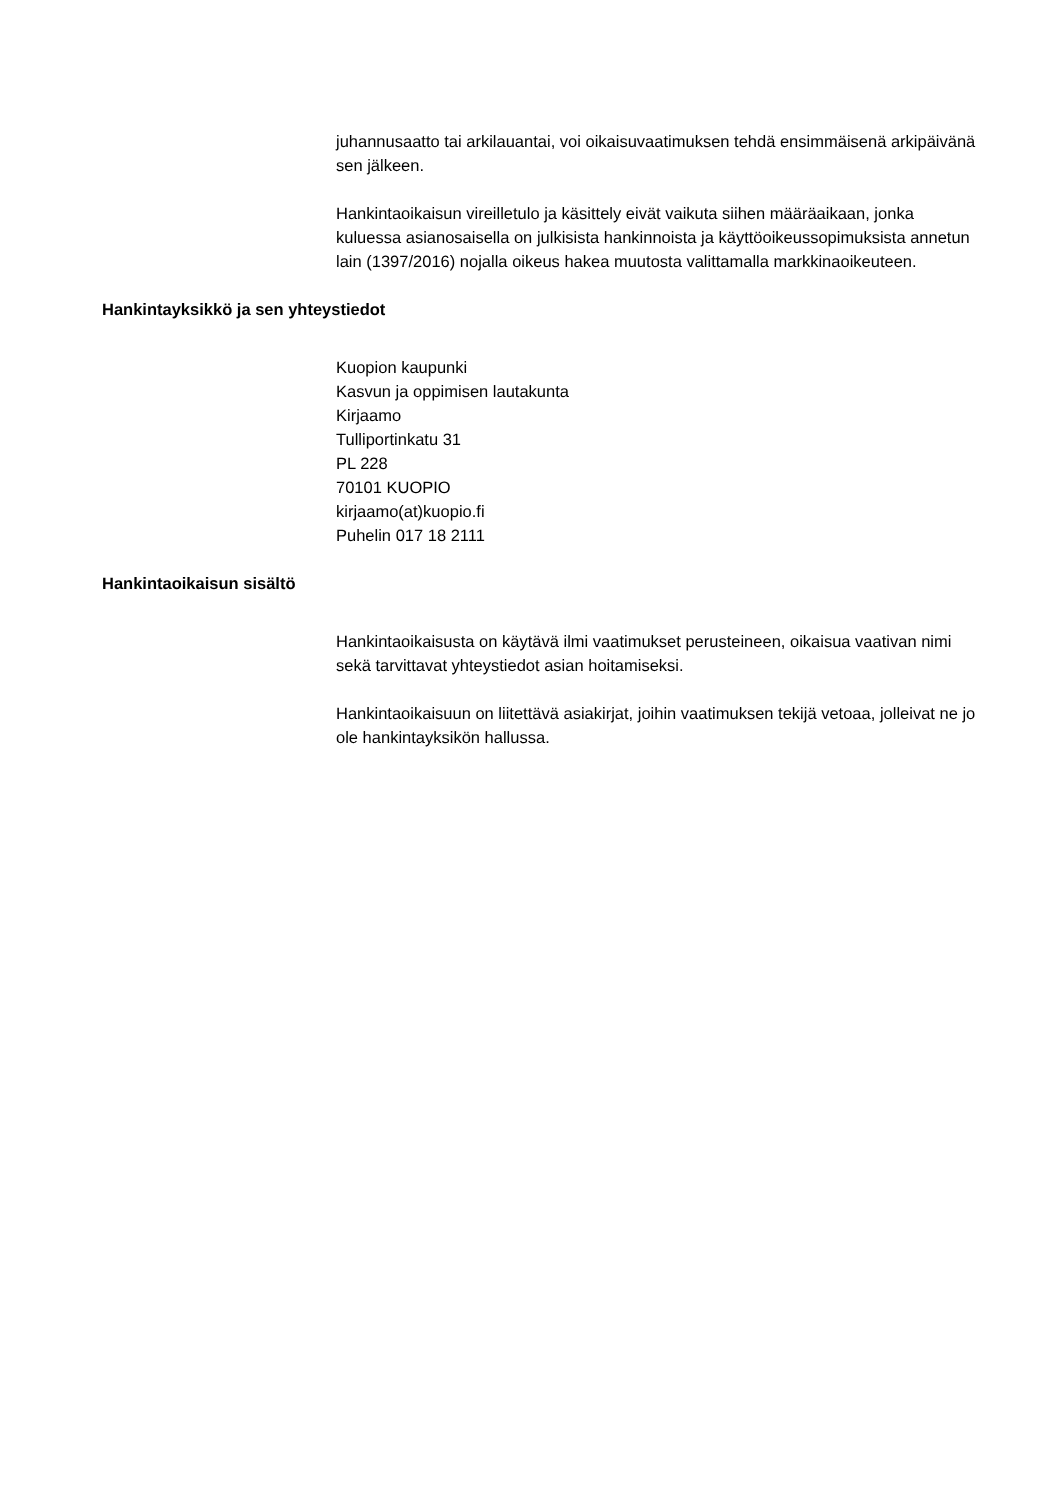juhannusaatto tai arkilauantai, voi oikaisuvaatimuksen tehdä ensimmäisenä arkipäivänä sen jälkeen.
Hankintaoikaisun vireilletulo ja käsittely eivät vaikuta siihen määräaikaan, jonka kuluessa asianosaisella on julkisista hankinnoista ja käyttöoikeussopimuksista annetun lain (1397/2016) nojalla oikeus hakea muutosta valittamalla markkinaoikeuteen.
Hankintayksikkö ja sen yhteystiedot
Kuopion kaupunki
Kasvun ja oppimisen lautakunta
Kirjaamo
Tulliportinkatu 31
PL 228
70101 KUOPIO
kirjaamo(at)kuopio.fi
Puhelin 017 18 2111
Hankintaoikaisun sisältö
Hankintaoikaisusta on käytävä ilmi vaatimukset perusteineen, oikaisua vaativan nimi sekä tarvittavat yhteystiedot asian hoitamiseksi.
Hankintaoikaisuun on liitettävä asiakirjat, joihin vaatimuksen tekijä vetoaa, jolleivat ne jo ole hankintayksikön hallussa.